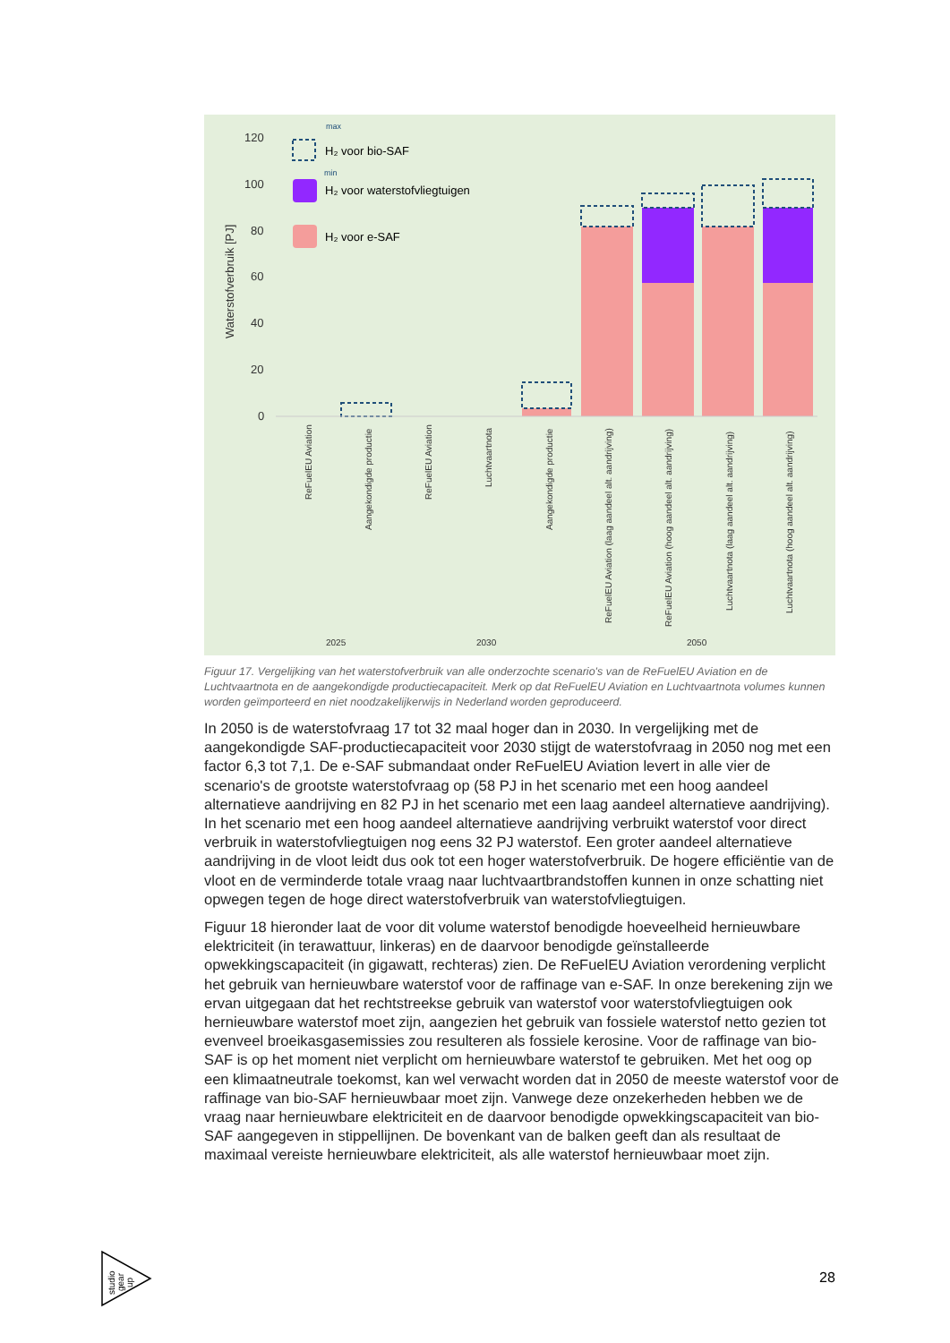120
100
80
60
40
20
0
Waterstofverbruik [PJ]
max
min
H₂ voor bio-SAF
H₂ voor waterstofvliegtuigen
H₂ voor e-SAF
ReFuelEU Aviation
Aangekondigde productie
ReFuelEU Aviation
Luchtvaartnota
Aangekondigde productie
ReFuelEU Aviation (laag aandeel alt. aandrijving)
ReFuelEU Aviation (hoog aandeel alt. aandrijving)
Luchtvaartnota (laag aandeel alt. aandrijving)
Luchtvaartnota (hoog aandeel alt. aandrijving)
2025
2030
2050
Figuur 17. Vergelijking van het waterstofverbruik van alle onderzochte scenario's van de ReFuelEU Aviation en de Luchtvaartnota en de aangekondigde productiecapaciteit. Merk op dat ReFuelEU Aviation en Luchtvaartnota volumes kunnen worden geïmporteerd en niet noodzakelijkerwijs in Nederland worden geproduceerd.
In 2050 is de waterstofvraag 17 tot 32 maal hoger dan in 2030. In vergelijking met de aangekondigde SAF-productiecapaciteit voor 2030 stijgt de waterstofvraag in 2050 nog met een factor 6,3 tot 7,1. De e-SAF submandaat onder ReFuelEU Aviation levert in alle vier de scenario's de grootste waterstofvraag op (58 PJ in het scenario met een hoog aandeel alternatieve aandrijving en 82 PJ in het scenario met een laag aandeel alternatieve aandrijving). In het scenario met een hoog aandeel alternatieve aandrijving verbruikt waterstof voor direct verbruik in waterstofvliegtuigen nog eens 32 PJ waterstof. Een groter aandeel alternatieve aandrijving in de vloot leidt dus ook tot een hoger waterstofverbruik. De hogere efficiëntie van de vloot en de verminderde totale vraag naar luchtvaartbrandstoffen kunnen in onze schatting niet opwegen tegen de hoge direct waterstofverbruik van waterstofvliegtuigen.
Figuur 18 hieronder laat de voor dit volume waterstof benodigde hoeveelheid hernieuwbare elektriciteit (in terawattuur, linkeras) en de daarvoor benodigde geïnstalleerde opwekkingscapaciteit (in gigawatt, rechteras) zien. De ReFuelEU Aviation verordening verplicht het gebruik van hernieuwbare waterstof voor de raffinage van e-SAF. In onze berekening zijn we ervan uitgegaan dat het rechtstreekse gebruik van waterstof voor waterstofvliegtuigen ook hernieuwbare waterstof moet zijn, aangezien het gebruik van fossiele waterstof netto gezien tot evenveel broeikasgasemissies zou resulteren als fossiele kerosine. Voor de raffinage van bio-SAF is op het moment niet verplicht om hernieuwbare waterstof te gebruiken. Met het oog op een klimaatneutrale toekomst, kan wel verwacht worden dat in 2050 de meeste waterstof voor de raffinage van bio-SAF hernieuwbaar moet zijn. Vanwege deze onzekerheden hebben we de vraag naar hernieuwbare elektriciteit en de daarvoor benodigde opwekkingscapaciteit van bio-SAF aangegeven in stippellijnen. De bovenkant van de balken geeft dan als resultaat de maximaal vereiste hernieuwbare elektriciteit, als alle waterstof hernieuwbaar moet zijn.
studio
gear
up
28